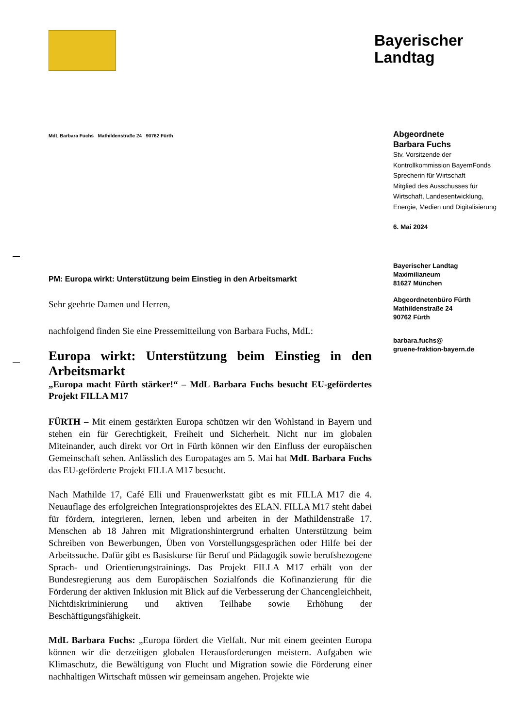Bayerischer
Landtag
MdL Barbara Fuchs Mathildenstraße 24 90762 Fürth
PM: Europa wirkt: Unterstützung beim Einstieg in den Arbeitsmarkt
Sehr geehrte Damen und Herren,
nachfolgend finden Sie eine Pressemitteilung von Barbara Fuchs, MdL:
Europa wirkt: Unterstützung beim Einstieg in den Arbeitsmarkt
„Europa macht Fürth stärker!“ – MdL Barbara Fuchs besucht EU-geför­dertes Projekt FILLA M17
FÜRTH – Mit einem gestärkten Europa schützen wir den Wohlstand in Bayern und stehen ein für Gerechtigkeit, Freiheit und Sicherheit. Nicht nur im globalen Miteinander, auch direkt vor Ort in Fürth können wir den Einfluss der europäi­schen Gemeinschaft sehen. Anlässlich des Europatages am 5. Mai hat MdL Bar­bara Fuchs das EU-geförderte Projekt FILLA M17 besucht.
Nach Mathilde 17, Café Elli und Frauenwerkstatt gibt es mit FILLA M17 die 4. Neuauflage des erfolgreichen Integrationsprojektes des ELAN. FILLA M17 steht dabei für fördern, integrieren, lernen, leben und arbeiten in der Mathilden­straße 17. Menschen ab 18 Jahren mit Migrationshintergrund erhalten Unterstüt­zung beim Schreiben von Bewerbungen, Üben von Vorstellungsgesprächen oder Hilfe bei der Arbeitssuche. Dafür gibt es Basiskurse für Beruf und Pädagogik so­wie berufsbezogene Sprach- und Orientierungstrainings. Das Projekt FILLA M17 erhält von der Bundesregierung aus dem Europäischen Sozialfonds die Kofinan­zierung für die Förderung der aktiven Inklusion mit Blick auf die Verbesserung der Chancengleichheit, Nichtdiskriminierung und aktiven Teilhabe sowie Erhö­hung der Beschäftigungsfähigkeit.
MdL Barbara Fuchs: „Europa fördert die Vielfalt. Nur mit einem geeinten Eu­ropa können wir die derzeitigen globalen Herausforderungen meistern. Aufgaben wie Klimaschutz, die Bewältigung von Flucht und Migration sowie die Förderung einer nachhaltigen Wirtschaft müssen wir gemeinsam angehen. Projekte wie
Abgeordnete
Barbara Fuchs
Stv. Vorsitzende der
Kontrollkommission BayernFonds
Sprecherin für Wirtschaft
Mitglied des Ausschusses für
Wirtschaft, Landesentwicklung, Energie, Medien und Digitalisierung
6. Mai 2024
Bayerischer Landtag
Maximilianeum
81627 München
Abgeordnetenbüro Fürth
Mathildenstraße 24
90762 Fürth
barbara.fuchs@
gruene-fraktion-bayern.de